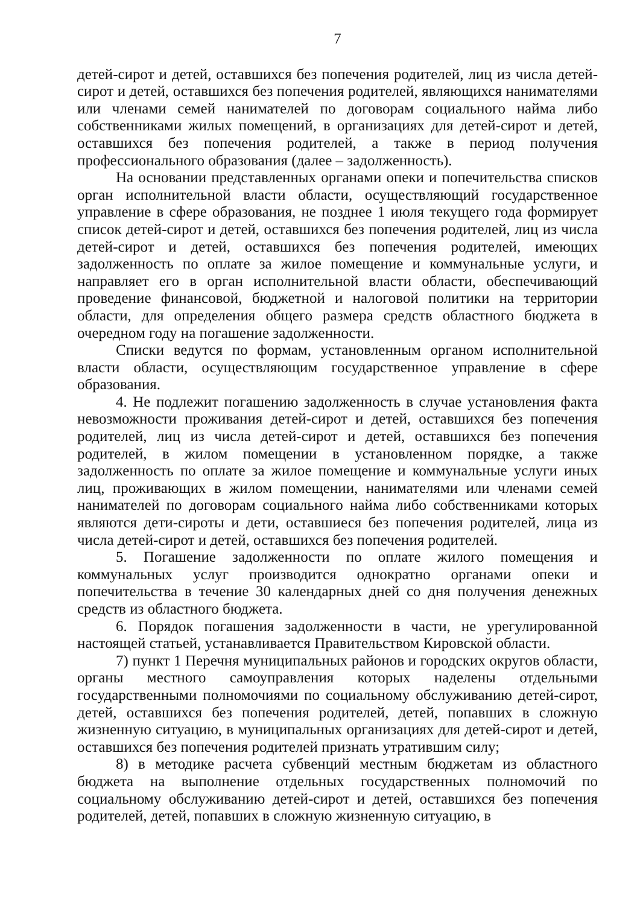7
детей-сирот и детей, оставшихся без попечения родителей, лиц из числа детей-сирот и детей, оставшихся без попечения родителей, являющихся нанимателями или членами семей нанимателей по договорам социального найма либо собственниками жилых помещений, в организациях для детей-сирот и детей, оставшихся без попечения родителей, а также в период получения профессионального образования (далее – задолженность).
На основании представленных органами опеки и попечительства списков орган исполнительной власти области, осуществляющий государственное управление в сфере образования, не позднее 1 июля текущего года формирует список детей-сирот и детей, оставшихся без попечения родителей, лиц из числа детей-сирот и детей, оставшихся без попечения родителей, имеющих задолженность по оплате за жилое помещение и коммунальные услуги, и направляет его в орган исполнительной власти области, обеспечивающий проведение финансовой, бюджетной и налоговой политики на территории области, для определения общего размера средств областного бюджета в очередном году на погашение задолженности.
Списки ведутся по формам, установленным органом исполнительной власти области, осуществляющим государственное управление в сфере образования.
4. Не подлежит погашению задолженность в случае установления факта невозможности проживания детей-сирот и детей, оставшихся без попечения родителей, лиц из числа детей-сирот и детей, оставшихся без попечения родителей, в жилом помещении в установленном порядке, а также задолженность по оплате за жилое помещение и коммунальные услуги иных лиц, проживающих в жилом помещении, нанимателями или членами семей нанимателей по договорам социального найма либо собственниками которых являются дети-сироты и дети, оставшиеся без попечения родителей, лица из числа детей-сирот и детей, оставшихся без попечения родителей.
5. Погашение задолженности по оплате жилого помещения и коммунальных услуг производится однократно органами опеки и попечительства в течение 30 календарных дней со дня получения денежных средств из областного бюджета.
6. Порядок погашения задолженности в части, не урегулированной настоящей статьей, устанавливается Правительством Кировской области.
7) пункт 1 Перечня муниципальных районов и городских округов области, органы местного самоуправления которых наделены отдельными государственными полномочиями по социальному обслуживанию детей-сирот, детей, оставшихся без попечения родителей, детей, попавших в сложную жизненную ситуацию, в муниципальных организациях для детей-сирот и детей, оставшихся без попечения родителей признать утратившим силу;
8) в методике расчета субвенций местным бюджетам из областного бюджета на выполнение отдельных государственных полномочий по социальному обслуживанию детей-сирот и детей, оставшихся без попечения родителей, детей, попавших в сложную жизненную ситуацию, в